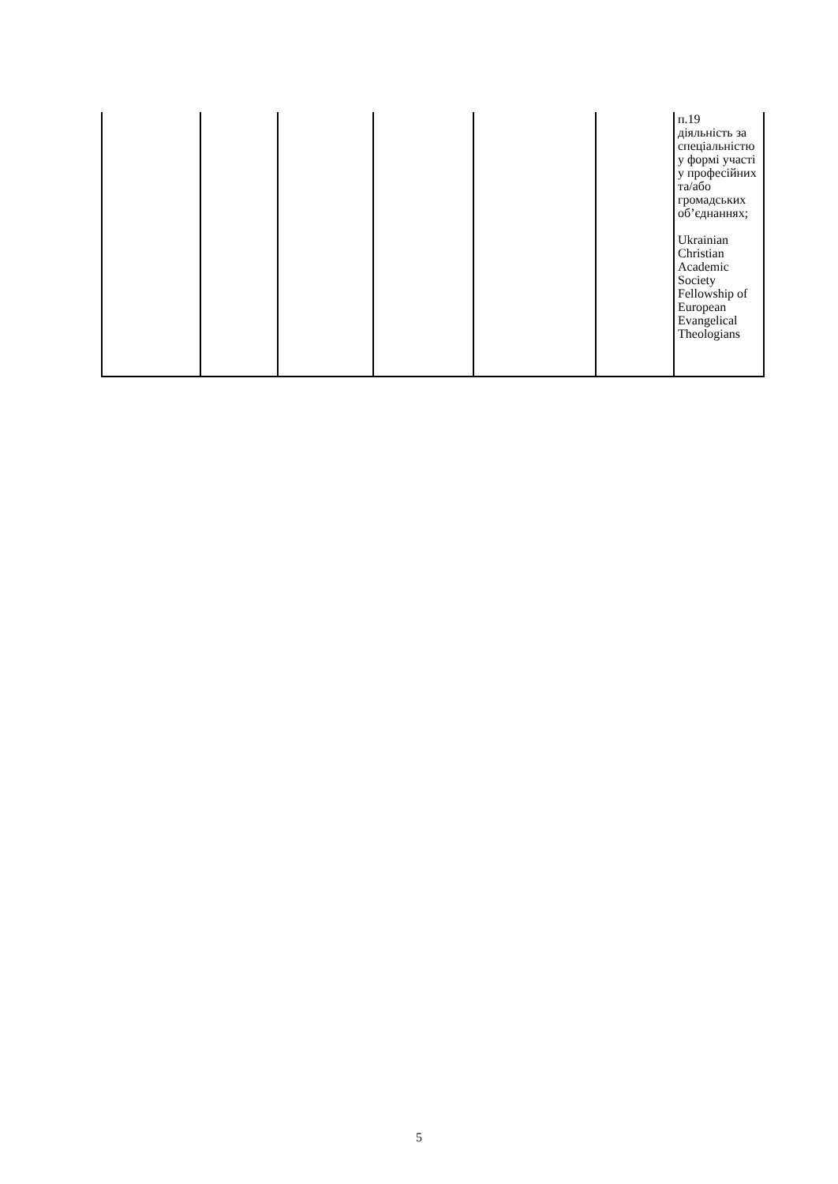| | | | | | | п.19 діяльність за спеціальністю у формі участі у професійних та/або громадських об’єднаннях; Ukrainian Christian Academic Society Fellowship of European Evangelical Theologians |
5